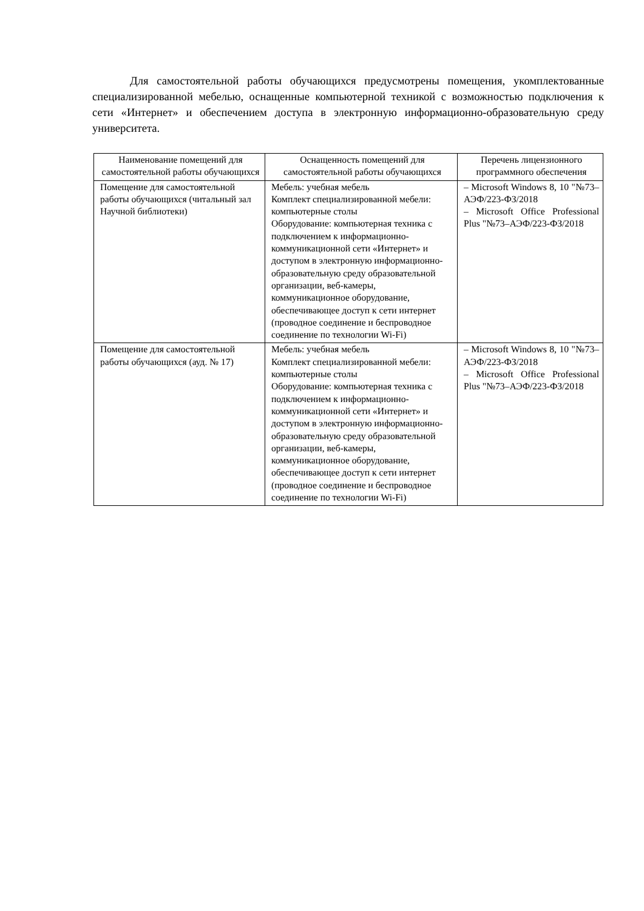Для самостоятельной работы обучающихся предусмотрены помещения, укомплектованные специализированной мебелью, оснащенные компьютерной техникой с возможностью подключения к сети «Интернет» и обеспечением доступа в электронную информационно-образовательную среду университета.
| Наименование помещений для самостоятельной работы обучающихся | Оснащенность помещений для самостоятельной работы обучающихся | Перечень лицензионного программного обеспечения |
| --- | --- | --- |
| Помещение для самостоятельной работы обучающихся (читальный зал Научной библиотеки) | Мебель: учебная мебель Комплект специализированной мебели: компьютерные столы Оборудование: компьютерная техника с подключением к информационно-коммуникационной сети «Интернет» и доступом в электронную информационно-образовательную среду образовательной организации, веб-камеры, коммуникационное оборудование, обеспечивающее доступ к сети интернет (проводное соединение и беспроводное соединение по технологии Wi-Fi) | – Microsoft Windows 8, 10 "№73–АЭФ/223-ФЗ/2018 – Microsoft Office Professional Plus "№73–АЭФ/223-ФЗ/2018 |
| Помещение для самостоятельной работы обучающихся (ауд. № 17) | Мебель: учебная мебель Комплект специализированной мебели: компьютерные столы Оборудование: компьютерная техника с подключением к информационно-коммуникационной сети «Интернет» и доступом в электронную информационно-образовательную среду образовательной организации, веб-камеры, коммуникационное оборудование, обеспечивающее доступ к сети интернет (проводное соединение и беспроводное соединение по технологии Wi-Fi) | – Microsoft Windows 8, 10 "№73–АЭФ/223-ФЗ/2018 – Microsoft Office Professional Plus "№73–АЭФ/223-ФЗ/2018 |